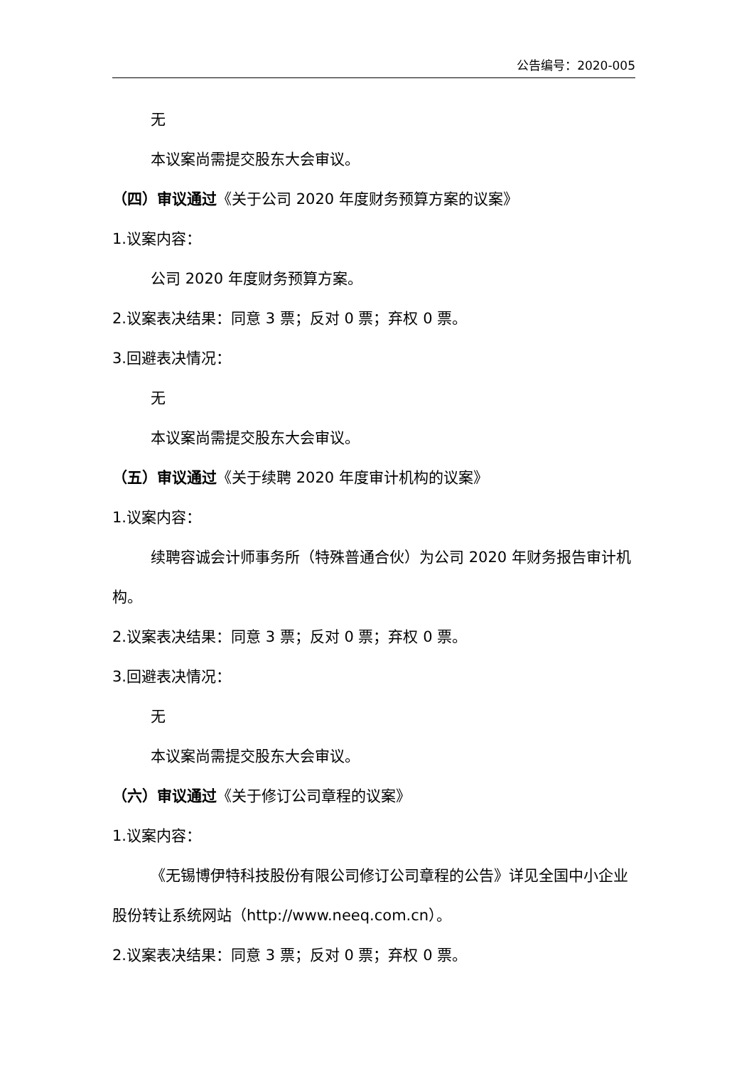公告编号：2020-005
无
本议案尚需提交股东大会审议。
（四）审议通过《关于公司 2020 年度财务预算方案的议案》
1.议案内容：
公司 2020 年度财务预算方案。
2.议案表决结果：同意 3 票；反对 0 票；弃权 0 票。
3.回避表决情况：
无
本议案尚需提交股东大会审议。
（五）审议通过《关于续聘 2020 年度审计机构的议案》
1.议案内容：
续聘容诚会计师事务所（特殊普通合伙）为公司 2020 年财务报告审计机构。
2.议案表决结果：同意 3 票；反对 0 票；弃权 0 票。
3.回避表决情况：
无
本议案尚需提交股东大会审议。
（六）审议通过《关于修订公司章程的议案》
1.议案内容：
《无锡博伊特科技股份有限公司修订公司章程的公告》详见全国中小企业股份转让系统网站（http://www.neeq.com.cn）。
2.议案表决结果：同意 3 票；反对 0 票；弃权 0 票。